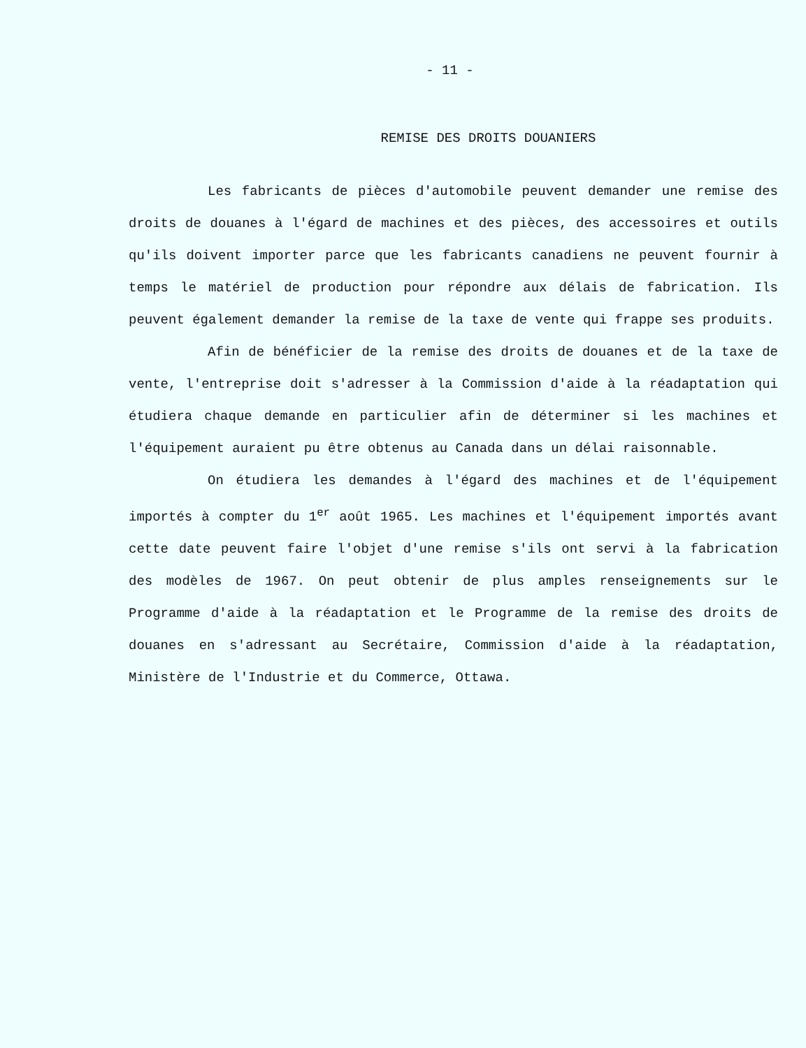- 11 -
REMISE DES DROITS DOUANIERS
Les fabricants de pièces d'automobile peuvent demander une remise des droits de douanes à l'égard de machines et des pièces, des accessoires et outils qu'ils doivent importer parce que les fabricants canadiens ne peuvent fournir à temps le matériel de production pour répondre aux délais de fabrication. Ils peuvent également demander la remise de la taxe de vente qui frappe ses produits.
Afin de bénéficier de la remise des droits de douanes et de la taxe de vente, l'entreprise doit s'adresser à la Commission d'aide à la réadaptation qui étudiera chaque demande en particulier afin de déterminer si les machines et l'équipement auraient pu être obtenus au Canada dans un délai raisonnable.
On étudiera les demandes à l'égard des machines et de l'équipement importés à compter du 1<sup>er</sup> août 1965. Les machines et l'équipement importés avant cette date peuvent faire l'objet d'une remise s'ils ont servi à la fabrication des modèles de 1967. On peut obtenir de plus amples renseignements sur le Programme d'aide à la réadaptation et le Programme de la remise des droits de douanes en s'adressant au Secrétaire, Commission d'aide à la réadaptation, Ministère de l'Industrie et du Commerce, Ottawa.